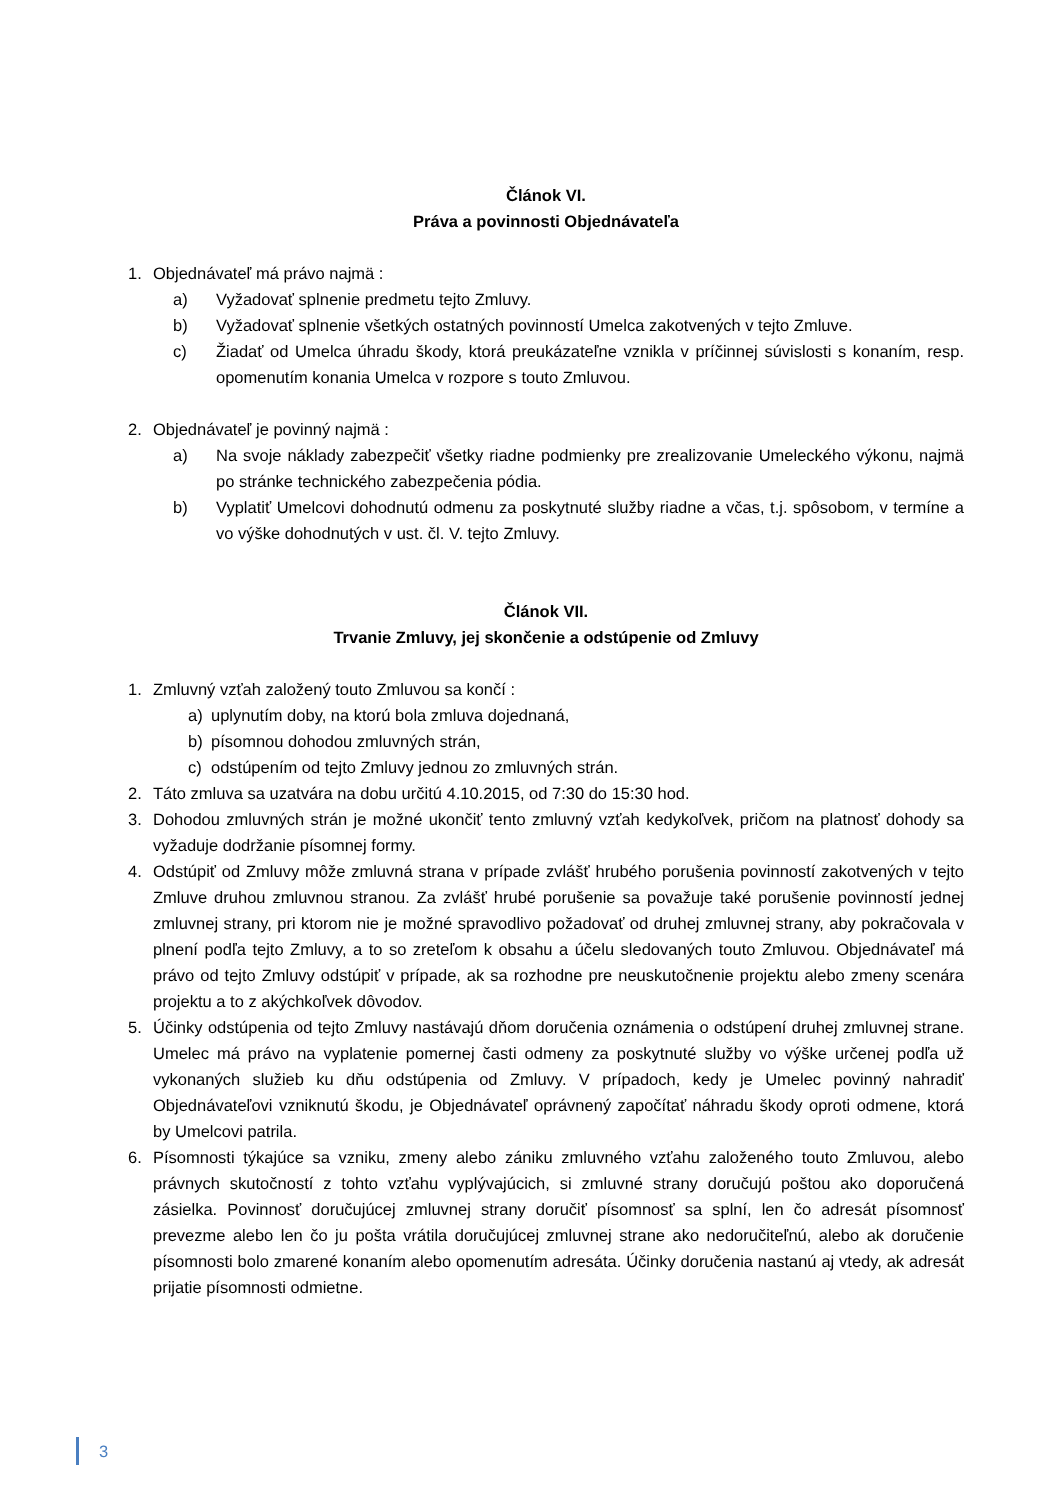Článok VI.
Práva a povinnosti Objednávateľa
1. Objednávateľ má právo najmä :
a) Vyžadovať splnenie predmetu tejto Zmluvy.
b) Vyžadovať splnenie všetkých ostatných povinností Umelca zakotvených v tejto Zmluve.
c) Žiadať od Umelca úhradu škody, ktorá preukázateľne vznikla v príčinnej súvislosti s konaním, resp. opomenutím konania Umelca v rozpore s touto Zmluvou.
2. Objednávateľ je povinný najmä :
a) Na svoje náklady zabezpečiť všetky riadne podmienky pre zrealizovanie Umeleckého výkonu, najmä po stránke technického zabezpečenia pódia.
b) Vyplatiť Umelcovi dohodnutú odmenu za poskytnuté služby riadne a včas, t.j. spôsobom, v termíne a vo výške dohodnutých v ust. čl. V. tejto Zmluvy.
Článok VII.
Trvanie Zmluvy, jej skončenie a odstúpenie od Zmluvy
1. Zmluvný vzťah založený touto Zmluvou sa končí :
a) uplynutím doby, na ktorú bola zmluva dojednaná,
b) písomnou dohodou zmluvných strán,
c) odstúpením od tejto Zmluvy jednou zo zmluvných strán.
2. Táto zmluva sa uzatvára na dobu určitú 4.10.2015, od 7:30 do 15:30 hod.
3. Dohodou zmluvných strán je možné ukončiť tento zmluvný vzťah kedykoľvek, pričom na platnosť dohody sa vyžaduje dodržanie písomnej formy.
4. Odstúpiť od Zmluvy môže zmluvná strana v prípade zvlášť hrubého porušenia povinností zakotvených v tejto Zmluve druhou zmluvnou stranou. Za zvlášť hrubé porušenie sa považuje také porušenie povinností jednej zmluvnej strany, pri ktorom nie je možné spravodlivo požadovať od druhej zmluvnej strany, aby pokračovala v plnení podľa tejto Zmluvy, a to so zreteľom k obsahu a účelu sledovaných touto Zmluvou. Objednávateľ má právo od tejto Zmluvy odstúpiť v prípade, ak sa rozhodne pre neuskutočnenie projektu alebo zmeny scenára projektu a to z akýchkoľvek dôvodov.
5. Účinky odstúpenia od tejto Zmluvy nastávajú dňom doručenia oznámenia o odstúpení druhej zmluvnej strane. Umelec má právo na vyplatenie pomernej časti odmeny za poskytnuté služby vo výške určenej podľa už vykonaných služieb ku dňu odstúpenia od Zmluvy. V prípadoch, kedy je Umelec povinný nahradiť Objednávateľovi vzniknutú škodu, je Objednávateľ oprávnený započítať náhradu škody oproti odmene, ktorá by Umelcovi patrila.
6. Písomnosti týkajúce sa vzniku, zmeny alebo zániku zmluvného vzťahu založeného touto Zmluvou, alebo právnych skutočností z tohto vzťahu vyplývajúcich, si zmluvné strany doručujú poštou ako doporučená zásielka. Povinnosť doručujúcej zmluvnej strany doručiť písomnosť sa splní, len čo adresát písomnosť prevezme alebo len čo ju pošta vrátila doručujúcej zmluvnej strane ako nedoručiteľnú, alebo ak doručenie písomnosti bolo zmarené konaním alebo opomenutím adresáta. Účinky doručenia nastanú aj vtedy, ak adresát prijatie písomnosti odmietne.
3